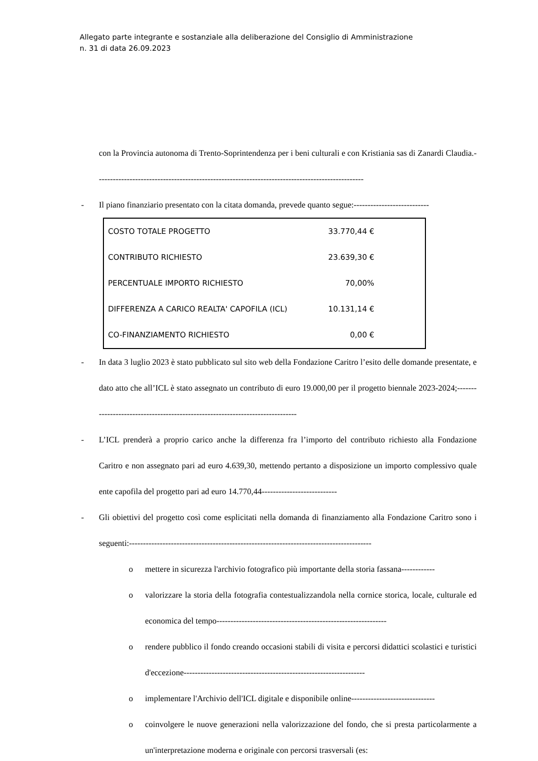Allegato parte integrante e sostanziale alla deliberazione del Consiglio di Amministrazione
n. 31 di data 26.09.2023
con la Provincia autonoma di Trento-Soprintendenza per i beni culturali e con Kristiania sas di Zanardi Claudia.------------------------------------------------------------------------------------------------
- Il piano finanziario presentato con la citata domanda, prevede quanto segue:---------------------------
| COSTO TOTALE PROGETTO | 33.770,44 € |
| CONTRIBUTO RICHIESTO | 23.639,30 € |
| PERCENTUALE IMPORTO RICHIESTO | 70,00% |
| DIFFERENZA A CARICO REALTA' CAPOFILA (ICL) | 10.131,14 € |
| CO-FINANZIAMENTO RICHIESTO | 0,00 € |
- In data 3 luglio 2023 è stato pubblicato sul sito web della Fondazione Caritro l’esito delle domande presentate, e dato atto che all’ICL è stato assegnato un contributo di euro 19.000,00 per il progetto biennale 2023-2024;------------------------------------------------------------------------------
- L’ICL prenderà a proprio carico anche la differenza fra l’importo del contributo richiesto alla Fondazione Caritro e non assegnato pari ad euro 4.639,30, mettendo pertanto a disposizione un importo complessivo quale ente capofila del progetto pari ad euro 14.770,44---------------------------
- Gli obiettivi del progetto così come esplicitati nella domanda di finanziamento alla Fondazione Caritro sono i seguenti:---------------------------------------------------------------------------------------
o mettere in sicurezza l'archivio fotografico più importante della storia fassana------------
o valorizzare la storia della fotografia contestualizzandola nella cornice storica, locale, culturale ed economica del tempo-------------------------------------------------------------
o rendere pubblico il fondo creando occasioni stabili di visita e percorsi didattici scolastici e turistici d'eccezione-----------------------------------------------------------------
o implementare l'Archivio dell'ICL digitale e disponibile online------------------------------
o coinvolgere le nuove generazioni nella valorizzazione del fondo, che si presta particolarmente a un'interpretazione moderna e originale con percorsi trasversali (es: